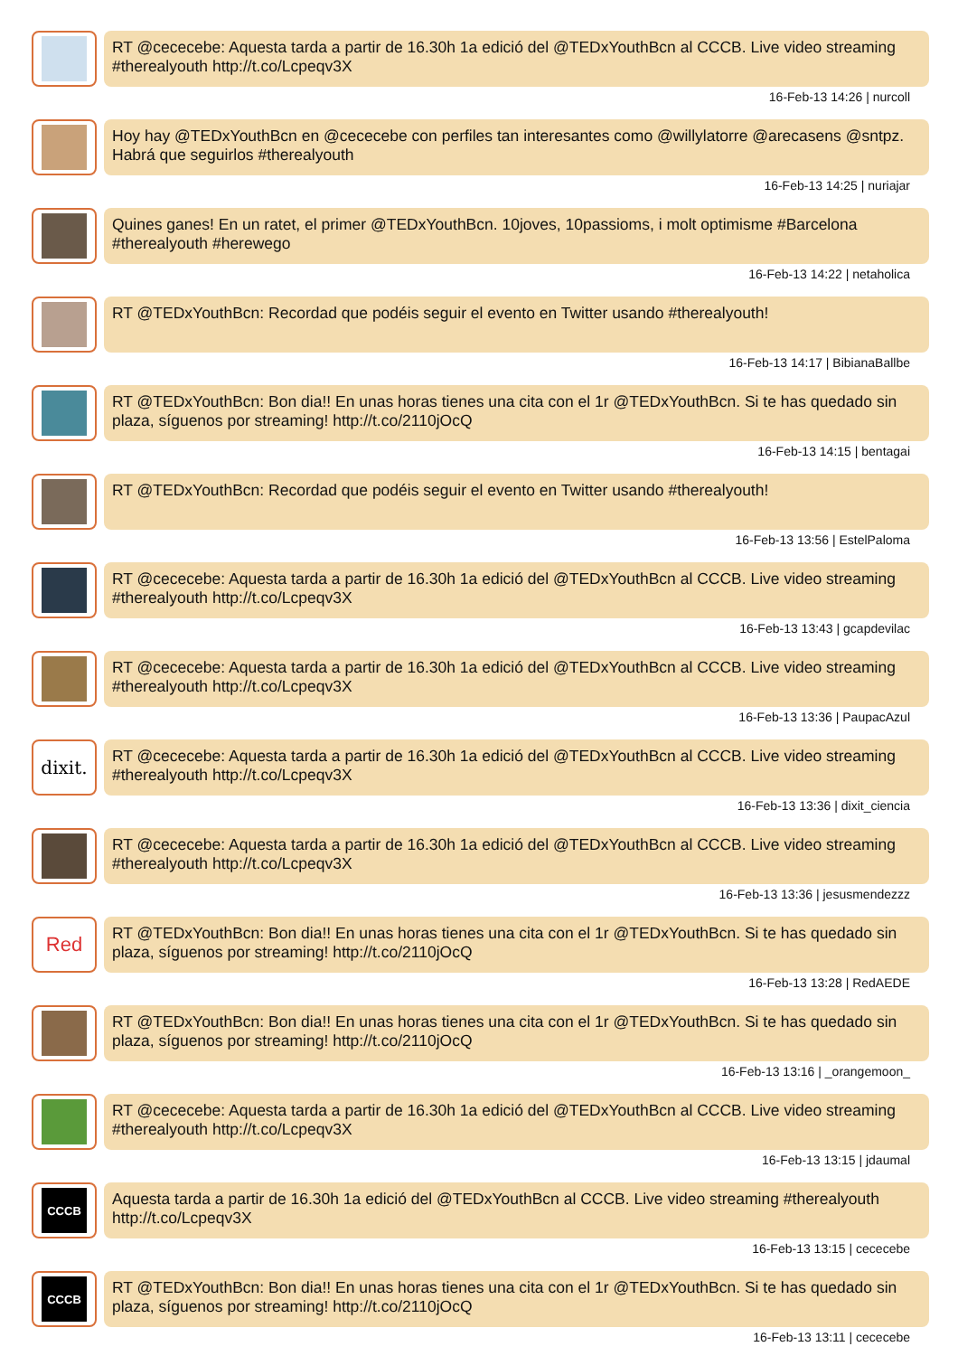RT @cececebe: Aquesta tarda a partir de 16.30h 1a edició del @TEDxYouthBcn al CCCB. Live video streaming #therealyouth http://t.co/Lcpeqv3X
16-Feb-13 14:26 | nurcoll
Hoy hay @TEDxYouthBcn en @cececebe con perfiles tan interesantes como @willylatorre @arecasens @sntpz. Habrá que seguirlos #therealyouth
16-Feb-13 14:25 | nuriajar
Quines ganes! En un ratet, el primer @TEDxYouthBcn. 10joves, 10passioms, i molt optimisme #Barcelona #therealyouth #herewego
16-Feb-13 14:22 | netaholica
RT @TEDxYouthBcn: Recordad que podéis seguir el evento en Twitter usando #therealyouth!
16-Feb-13 14:17 | BibianaBallbe
RT @TEDxYouthBcn: Bon dia!! En unas horas tienes una cita con el 1r @TEDxYouthBcn. Si te has quedado sin plaza, síguenos por streaming! http://t.co/2110jOcQ
16-Feb-13 14:15 | bentagai
RT @TEDxYouthBcn: Recordad que podéis seguir el evento en Twitter usando #therealyouth!
16-Feb-13 13:56 | EstelPaloma
RT @cececebe: Aquesta tarda a partir de 16.30h 1a edició del @TEDxYouthBcn al CCCB. Live video streaming #therealyouth http://t.co/Lcpeqv3X
16-Feb-13 13:43 | gcapdevilac
RT @cececebe: Aquesta tarda a partir de 16.30h 1a edició del @TEDxYouthBcn al CCCB. Live video streaming #therealyouth http://t.co/Lcpeqv3X
16-Feb-13 13:36 | PaupacAzul
dixit.
RT @cececebe: Aquesta tarda a partir de 16.30h 1a edició del @TEDxYouthBcn al CCCB. Live video streaming #therealyouth http://t.co/Lcpeqv3X
16-Feb-13 13:36 | dixit_ciencia
RT @cececebe: Aquesta tarda a partir de 16.30h 1a edició del @TEDxYouthBcn al CCCB. Live video streaming #therealyouth http://t.co/Lcpeqv3X
16-Feb-13 13:36 | jesusmendezzz
Red
RT @TEDxYouthBcn: Bon dia!! En unas horas tienes una cita con el 1r @TEDxYouthBcn. Si te has quedado sin plaza, síguenos por streaming! http://t.co/2110jOcQ
16-Feb-13 13:28 | RedAEDE
RT @TEDxYouthBcn: Bon dia!! En unas horas tienes una cita con el 1r @TEDxYouthBcn. Si te has quedado sin plaza, síguenos por streaming! http://t.co/2110jOcQ
16-Feb-13 13:16 | _orangemoon_
RT @cececebe: Aquesta tarda a partir de 16.30h 1a edició del @TEDxYouthBcn al CCCB. Live video streaming #therealyouth http://t.co/Lcpeqv3X
16-Feb-13 13:15 | jdaumal
CCCB
Aquesta tarda a partir de 16.30h 1a edició del @TEDxYouthBcn al CCCB. Live video streaming #therealyouth http://t.co/Lcpeqv3X
16-Feb-13 13:15 | cececebe
CCCB
RT @TEDxYouthBcn: Bon dia!! En unas horas tienes una cita con el 1r @TEDxYouthBcn. Si te has quedado sin plaza, síguenos por streaming! http://t.co/2110jOcQ
16-Feb-13 13:11 | cececebe